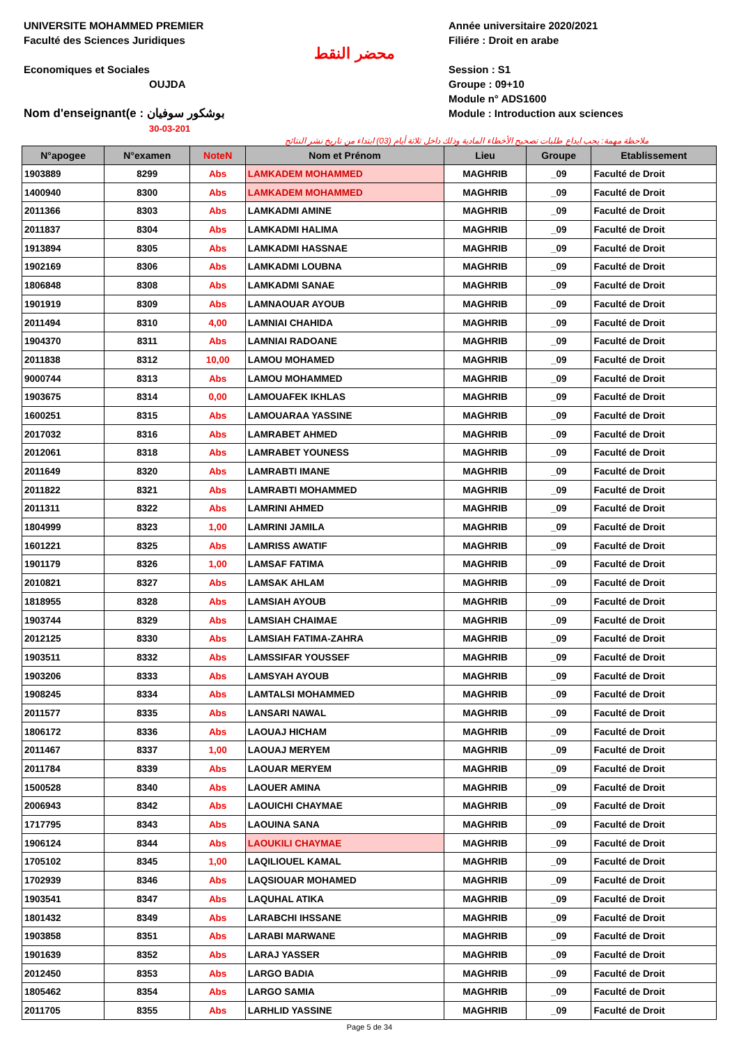UNIVERSITE MOHAMMED PREMIER
Faculté des Sciences Juridiques
Economiques et Sociales
OUJDA
Nom d'enseignant(e : بوشكور سوفيان
30-03-201
محضر النقط
Année universitaire 2020/2021
Filiére : Droit en arabe
Session : S1
Groupe : 09+10
Module n° ADS1600
Module : Introduction aux sciences
ملاحظة مهمة: يجب ايداع طلبات تصحيح الأخطاء المادية وذلك داخل ثلاثة أيام (03) ابتداء من تاريخ نشر النتائج
| N°apogee | N°examen | NoteN | Nom et Prénom | Lieu | Groupe | Etablissement |
| --- | --- | --- | --- | --- | --- | --- |
| 1903889 | 8299 | Abs | LAMKADEM MOHAMMED | MAGHRIB | _09 | Faculté de Droit |
| 1400940 | 8300 | Abs | LAMKADEM MOHAMMED | MAGHRIB | _09 | Faculté de Droit |
| 2011366 | 8303 | Abs | LAMKADMI AMINE | MAGHRIB | _09 | Faculté de Droit |
| 2011837 | 8304 | Abs | LAMKADMI HALIMA | MAGHRIB | _09 | Faculté de Droit |
| 1913894 | 8305 | Abs | LAMKADMI HASSNAE | MAGHRIB | _09 | Faculté de Droit |
| 1902169 | 8306 | Abs | LAMKADMI LOUBNA | MAGHRIB | _09 | Faculté de Droit |
| 1806848 | 8308 | Abs | LAMKADMI SANAE | MAGHRIB | _09 | Faculté de Droit |
| 1901919 | 8309 | Abs | LAMNAOUAR AYOUB | MAGHRIB | _09 | Faculté de Droit |
| 2011494 | 8310 | 4,00 | LAMNIAI CHAHIDA | MAGHRIB | _09 | Faculté de Droit |
| 1904370 | 8311 | Abs | LAMNIAI RADOANE | MAGHRIB | _09 | Faculté de Droit |
| 2011838 | 8312 | 10,00 | LAMOU MOHAMED | MAGHRIB | _09 | Faculté de Droit |
| 9000744 | 8313 | Abs | LAMOU MOHAMMED | MAGHRIB | _09 | Faculté de Droit |
| 1903675 | 8314 | 0,00 | LAMOUAFEK IKHLAS | MAGHRIB | _09 | Faculté de Droit |
| 1600251 | 8315 | Abs | LAMOUARAA YASSINE | MAGHRIB | _09 | Faculté de Droit |
| 2017032 | 8316 | Abs | LAMRABET AHMED | MAGHRIB | _09 | Faculté de Droit |
| 2012061 | 8318 | Abs | LAMRABET YOUNESS | MAGHRIB | _09 | Faculté de Droit |
| 2011649 | 8320 | Abs | LAMRABTI IMANE | MAGHRIB | _09 | Faculté de Droit |
| 2011822 | 8321 | Abs | LAMRABTI MOHAMMED | MAGHRIB | _09 | Faculté de Droit |
| 2011311 | 8322 | Abs | LAMRINI AHMED | MAGHRIB | _09 | Faculté de Droit |
| 1804999 | 8323 | 1,00 | LAMRINI JAMILA | MAGHRIB | _09 | Faculté de Droit |
| 1601221 | 8325 | Abs | LAMRISS AWATIF | MAGHRIB | _09 | Faculté de Droit |
| 1901179 | 8326 | 1,00 | LAMSAF FATIMA | MAGHRIB | _09 | Faculté de Droit |
| 2010821 | 8327 | Abs | LAMSAK AHLAM | MAGHRIB | _09 | Faculté de Droit |
| 1818955 | 8328 | Abs | LAMSIAH AYOUB | MAGHRIB | _09 | Faculté de Droit |
| 1903744 | 8329 | Abs | LAMSIAH CHAIMAE | MAGHRIB | _09 | Faculté de Droit |
| 2012125 | 8330 | Abs | LAMSIAH FATIMA-ZAHRA | MAGHRIB | _09 | Faculté de Droit |
| 1903511 | 8332 | Abs | LAMSSIFAR YOUSSEF | MAGHRIB | _09 | Faculté de Droit |
| 1903206 | 8333 | Abs | LAMSYAH AYOUB | MAGHRIB | _09 | Faculté de Droit |
| 1908245 | 8334 | Abs | LAMTALSI MOHAMMED | MAGHRIB | _09 | Faculté de Droit |
| 2011577 | 8335 | Abs | LANSARI NAWAL | MAGHRIB | _09 | Faculté de Droit |
| 1806172 | 8336 | Abs | LAOUAJ HICHAM | MAGHRIB | _09 | Faculté de Droit |
| 2011467 | 8337 | 1,00 | LAOUAJ MERYEM | MAGHRIB | _09 | Faculté de Droit |
| 2011784 | 8339 | Abs | LAOUAR MERYEM | MAGHRIB | _09 | Faculté de Droit |
| 1500528 | 8340 | Abs | LAOUER AMINA | MAGHRIB | _09 | Faculté de Droit |
| 2006943 | 8342 | Abs | LAOUICHI CHAYMAE | MAGHRIB | _09 | Faculté de Droit |
| 1717795 | 8343 | Abs | LAOUINA SANA | MAGHRIB | _09 | Faculté de Droit |
| 1906124 | 8344 | Abs | LAOUKILI CHAYMAE | MAGHRIB | _09 | Faculté de Droit |
| 1705102 | 8345 | 1,00 | LAQILIOUEL KAMAL | MAGHRIB | _09 | Faculté de Droit |
| 1702939 | 8346 | Abs | LAQSIOUAR MOHAMED | MAGHRIB | _09 | Faculté de Droit |
| 1903541 | 8347 | Abs | LAQUHAL ATIKA | MAGHRIB | _09 | Faculté de Droit |
| 1801432 | 8349 | Abs | LARABCHI IHSSANE | MAGHRIB | _09 | Faculté de Droit |
| 1903858 | 8351 | Abs | LARABI MARWANE | MAGHRIB | _09 | Faculté de Droit |
| 1901639 | 8352 | Abs | LARAJ YASSER | MAGHRIB | _09 | Faculté de Droit |
| 2012450 | 8353 | Abs | LARGO BADIA | MAGHRIB | _09 | Faculté de Droit |
| 1805462 | 8354 | Abs | LARGO SAMIA | MAGHRIB | _09 | Faculté de Droit |
| 2011705 | 8355 | Abs | LARHLID YASSINE | MAGHRIB | _09 | Faculté de Droit |
Page 5 de 34